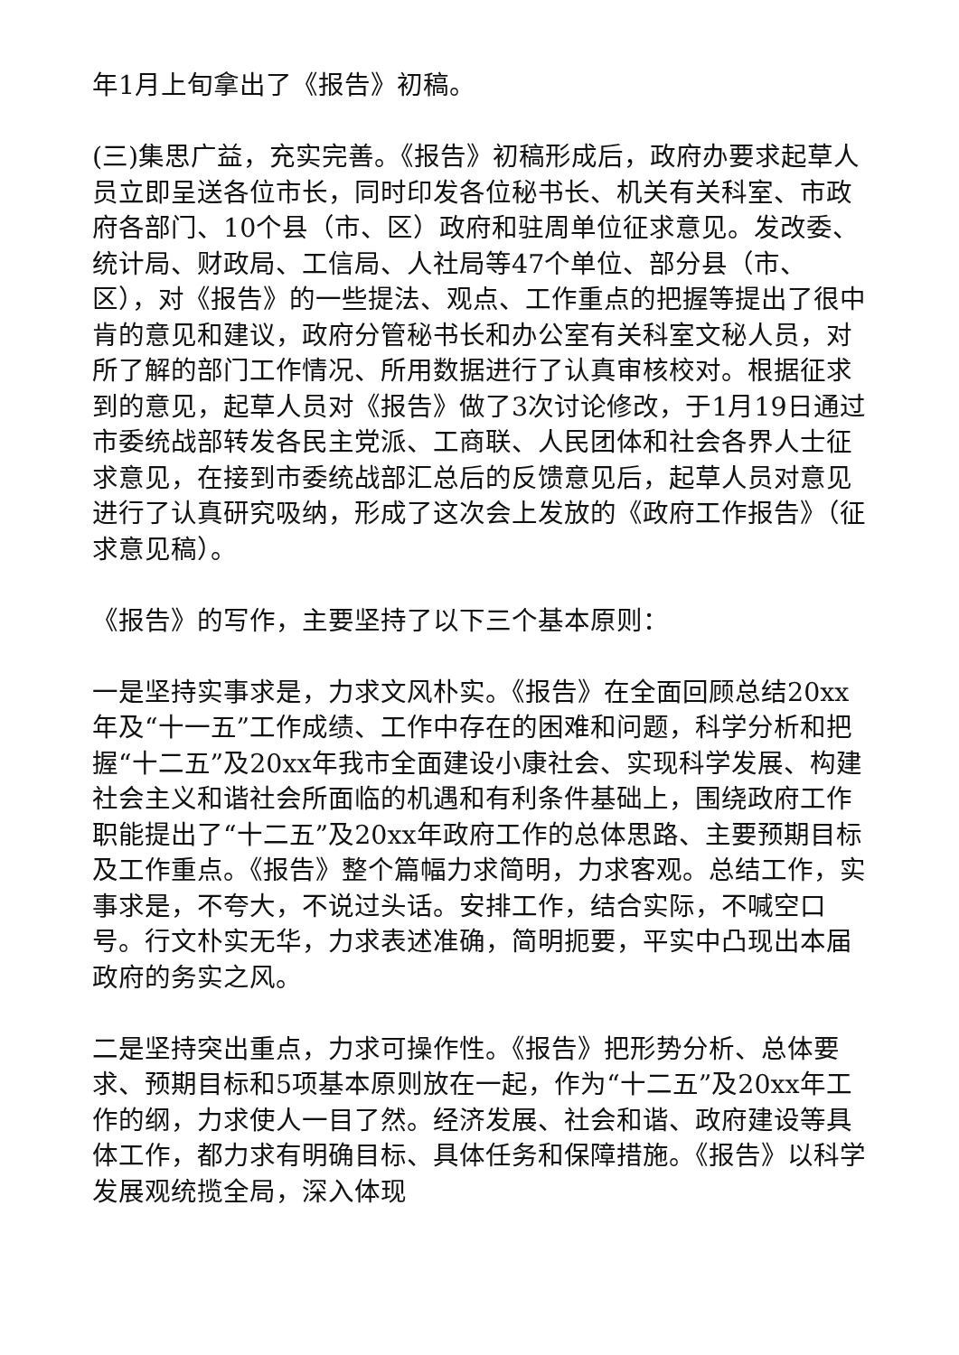年1月上旬拿出了《报告》初稿。
(三)集思广益，充实完善。《报告》初稿形成后，政府办要求起草人员立即呈送各位市长，同时印发各位秘书长、机关有关科室、市政府各部门、10个县（市、区）政府和驻周单位征求意见。发改委、统计局、财政局、工信局、人社局等47个单位、部分县（市、区），对《报告》的一些提法、观点、工作重点的把握等提出了很中肯的意见和建议，政府分管秘书长和办公室有关科室文秘人员，对所了解的部门工作情况、所用数据进行了认真审核校对。根据征求到的意见，起草人员对《报告》做了3次讨论修改，于1月19日通过市委统战部转发各民主党派、工商联、人民团体和社会各界人士征求意见，在接到市委统战部汇总后的反馈意见后，起草人员对意见进行了认真研究吸纳，形成了这次会上发放的《政府工作报告》（征求意见稿）。
《报告》的写作，主要坚持了以下三个基本原则：
一是坚持实事求是，力求文风朴实。《报告》在全面回顾总结20xx年及“十一五”工作成绩、工作中存在的困难和问题，科学分析和把握“十二五”及20xx年我市全面建设小康社会、实现科学发展、构建社会主义和谐社会所面临的机遇和有利条件基础上，围绕政府工作职能提出了“十二五”及20xx年政府工作的总体思路、主要预期目标及工作重点。《报告》整个篇幅力求简明，力求客观。总结工作，实事求是，不夸大，不说过头话。安排工作，结合实际，不喊空口号。行文朴实无华，力求表述准确，简明扼要，平实中凸现出本届政府的务实之风。
二是坚持突出重点，力求可操作性。《报告》把形势分析、总体要求、预期目标和5项基本原则放在一起，作为“十二五”及20xx年工作的纲，力求使人一目了然。经济发展、社会和谐、政府建设等具体工作，都力求有明确目标、具体任务和保障措施。《报告》以科学发展观统揽全局，深入体现